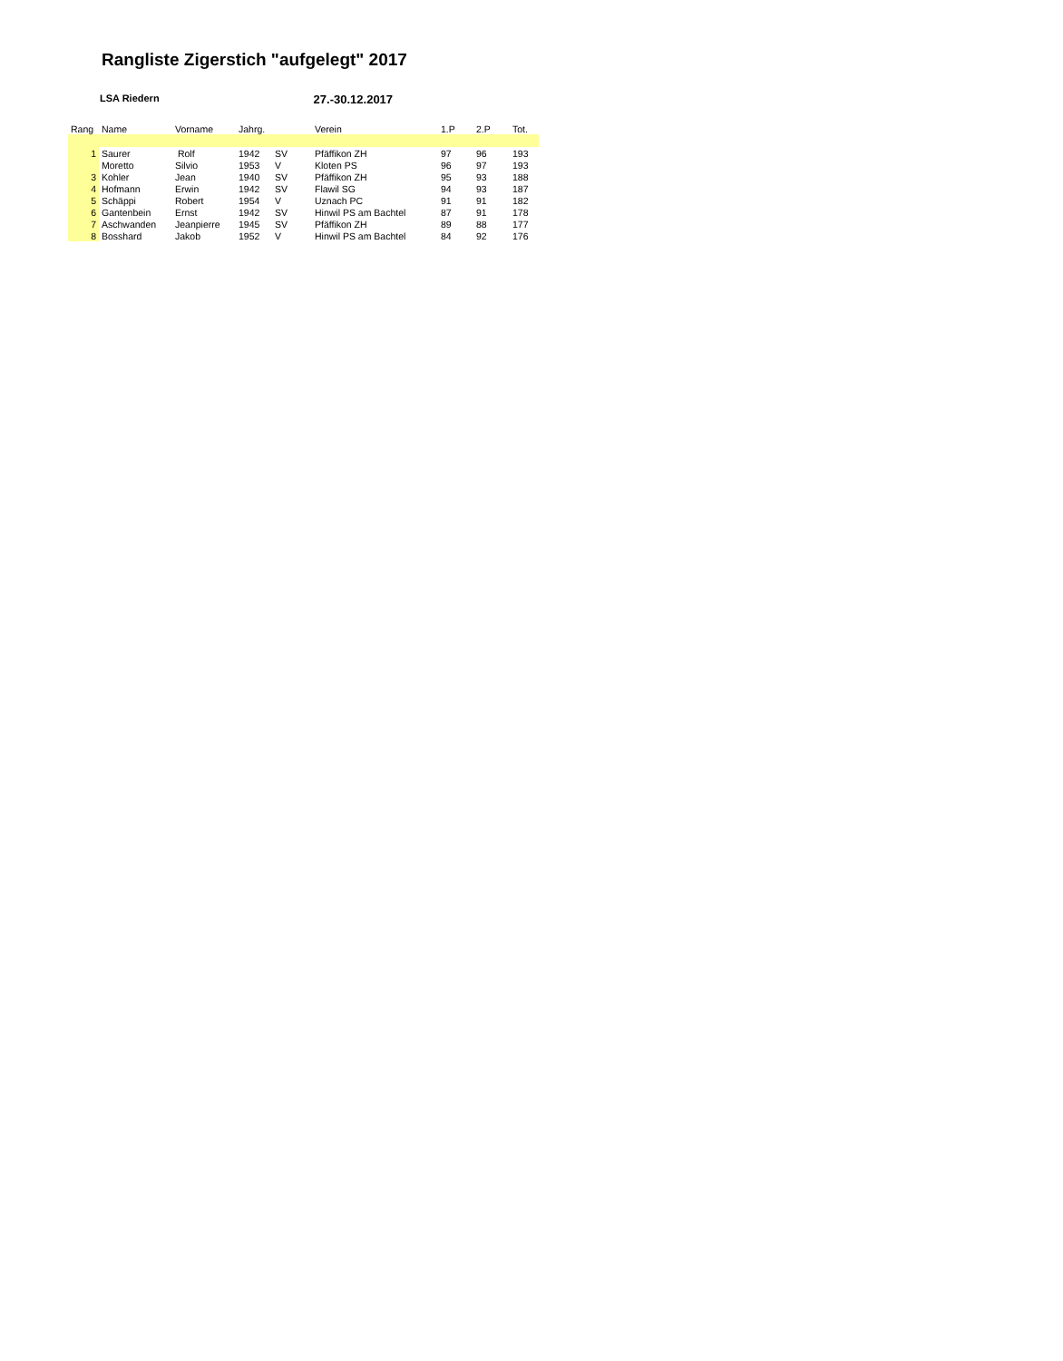Rangliste Zigerstich "aufgelegt" 2017
LSA Riedern 27.-30.12.2017
| Rang | Name | Vorname | Jahrg. | | Verein | 1.P | 2.P | Tot. |
| --- | --- | --- | --- | --- | --- | --- | --- | --- |
| 1 | Saurer | Rolf | 1942 | SV | Pfäffikon ZH | 97 | 96 | 193 |
| | Moretto | Silvio | 1953 | V | Kloten PS | 96 | 97 | 193 |
| 3 | Kohler | Jean | 1940 | SV | Pfäffikon ZH | 95 | 93 | 188 |
| 4 | Hofmann | Erwin | 1942 | SV | Flawil SG | 94 | 93 | 187 |
| 5 | Schäppi | Robert | 1954 | V | Uznach PC | 91 | 91 | 182 |
| 6 | Gantenbein | Ernst | 1942 | SV | Hinwil PS am Bachtel | 87 | 91 | 178 |
| 7 | Aschwanden | Jeanpierre | 1945 | SV | Pfäffikon ZH | 89 | 88 | 177 |
| 8 | Bosshard | Jakob | 1952 | V | Hinwil PS am Bachtel | 84 | 92 | 176 |